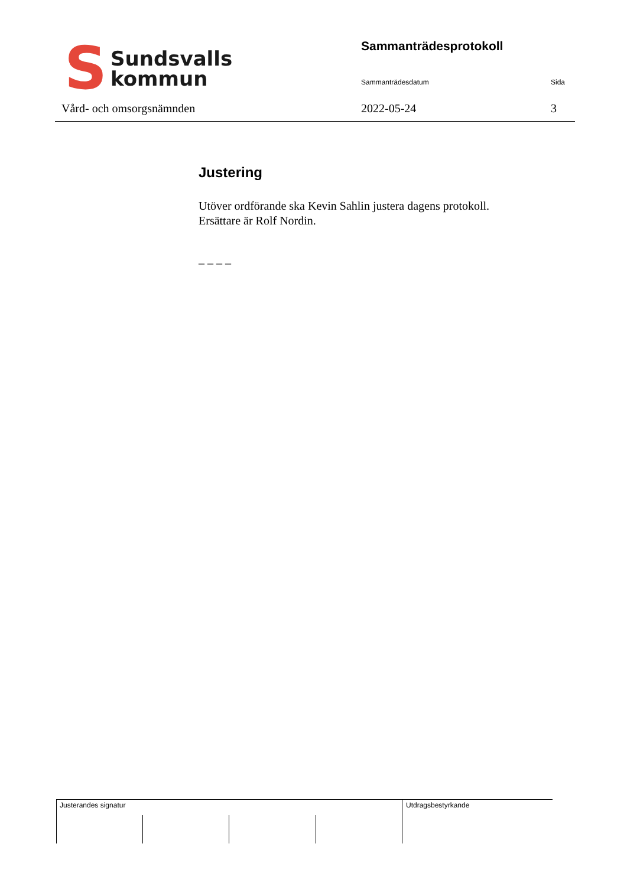S
Sundsvalls
kommun
Vård- och omsorgsnämnden
Sammanträdesprotokoll
Sammanträdesdatum Sida
2022-05-24 3
Justering
Utöver ordförande ska Kevin Sahlin justera dagens protokoll.
Ersättare är Rolf Nordin.
_ _ _ _
Justerandes signatur Utdragsbestyrkande